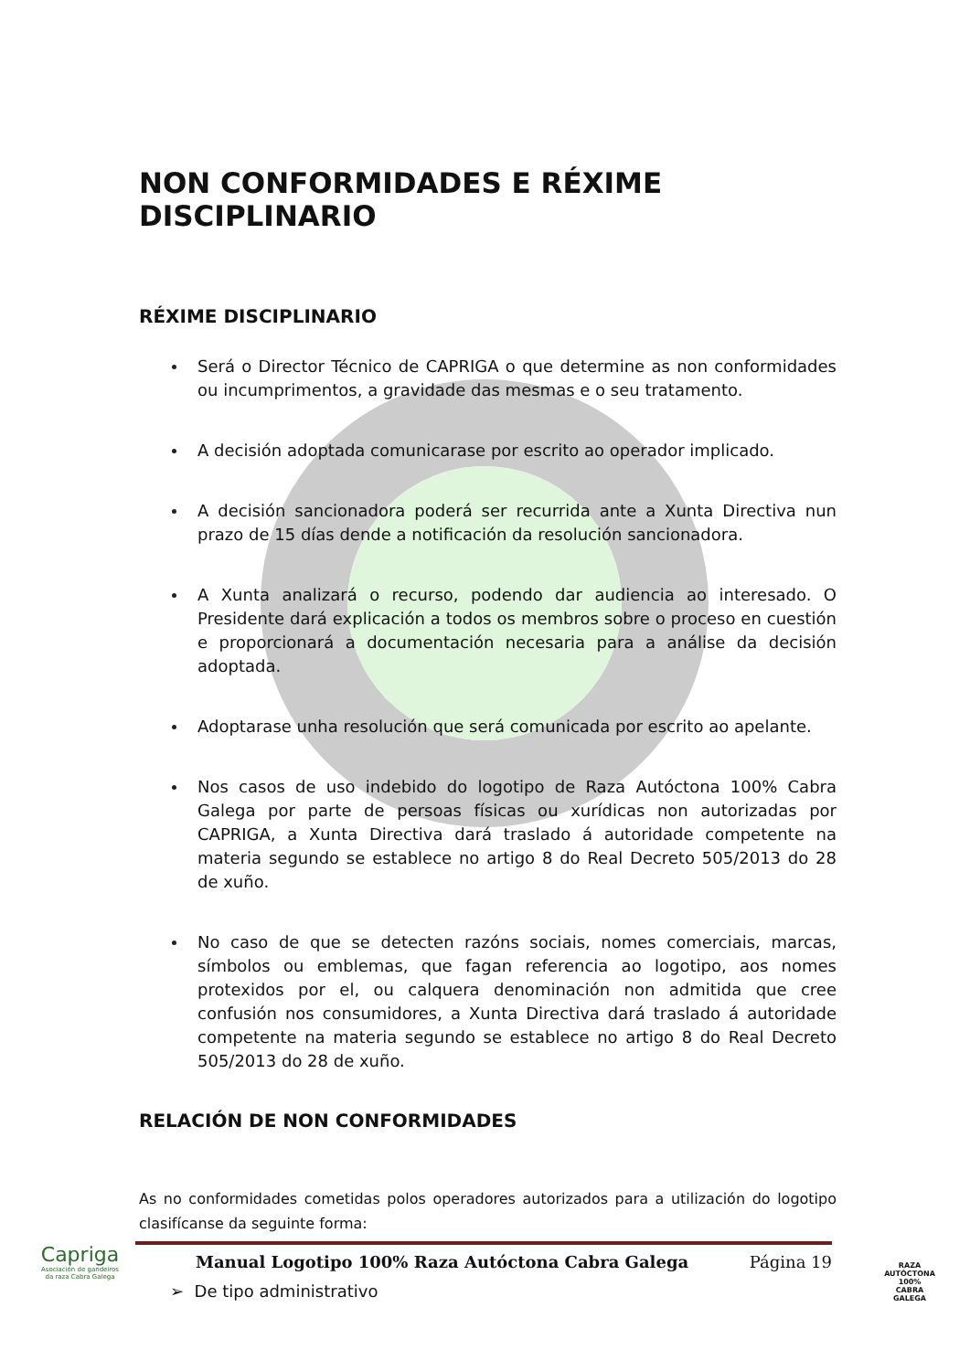NON CONFORMIDADES E RÉXIME DISCIPLINARIO
RÉXIME DISCIPLINARIO
Será o Director Técnico de CAPRIGA o que determine as non conformidades ou incumprimentos, a gravidade das mesmas e o seu tratamento.
A decisión adoptada comunicarase por escrito ao operador implicado.
A decisión sancionadora poderá ser recurrida ante a Xunta Directiva nun prazo de 15 días dende a notificación da resolución sancionadora.
A Xunta analizará o recurso, podendo dar audiencia ao interesado. O Presidente dará explicación a todos os membros sobre o proceso en cuestión e proporcionará a documentación necesaria para a análise da decisión adoptada.
Adoptarase unha resolución que será comunicada por escrito ao apelante.
Nos casos de uso indebido do logotipo de Raza Autóctona 100% Cabra Galega por parte de persoas físicas ou xurídicas non autorizadas por CAPRIGA, a Xunta Directiva dará traslado á autoridade competente na materia segundo se establece no artigo 8 do Real Decreto 505/2013 do 28 de xuño.
No caso de que se detecten razóns sociais, nomes comerciais, marcas, símbolos ou emblemas, que fagan referencia ao logotipo, aos nomes protexidos por el, ou calquera denominación non admitida que cree confusión nos consumidores, a Xunta Directiva dará traslado á autoridade competente na materia segundo se establece no artigo 8 do Real Decreto 505/2013 do 28 de xuño.
RELACIÓN DE NON CONFORMIDADES
As no conformidades cometidas polos operadores autorizados para a utilización do logotipo clasifícanse da seguinte forma:
➢ De tipo administrativo
Capriga
Asociación de gandeiros da raza Cabra Galega
Manual Logotipo 100% Raza Autóctona Cabra Galega Página 19
RAZA AUTÓCTONA 100%
CABRA
GALEGA